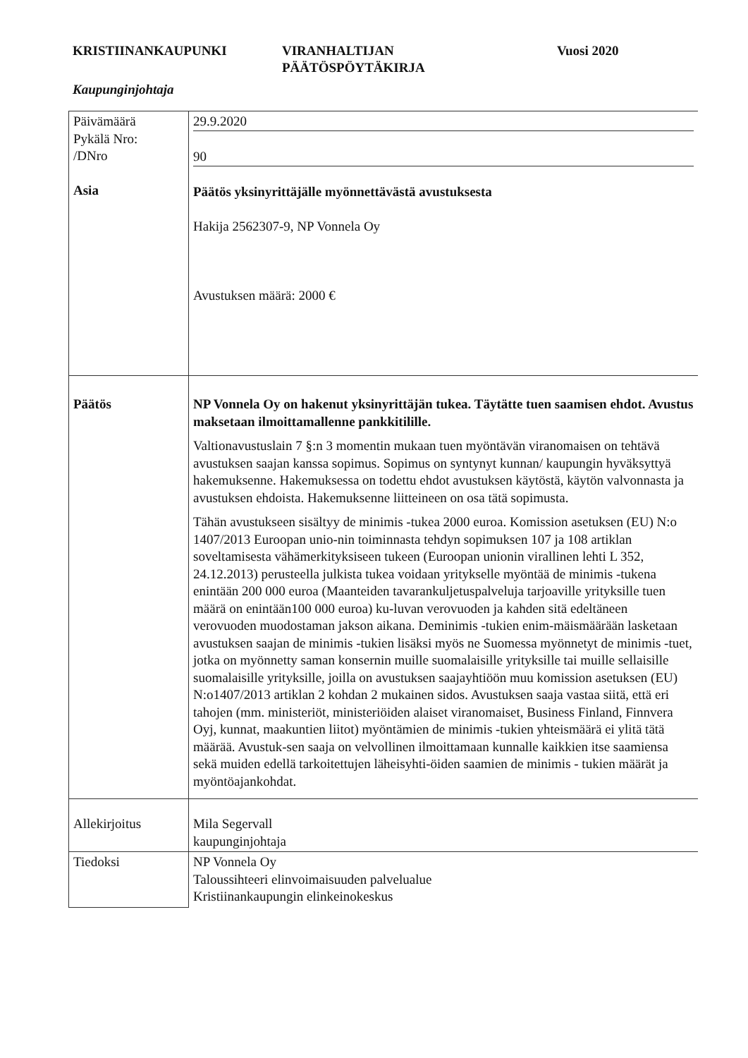KRISTIINANKAUPUNKI VIRANHALTIJAN
PÄÄTÖSPÖYTÄKIRJA
Vuosi 2020
Kaupunginjohtaja
| Päivämäärä Pykälä Nro: /DNro Asia | 29.9.2020 90 Päätös yksinyrittäjälle myönnettävästä avustuksesta Hakija 2562307-9, NP Vonnela Oy Avustuksen määrä: 2000 € |
| Päätös | NP Vonnela Oy on hakenut yksinyrittäjän tukea. Täytätte tuen saamisen ehdot. Avustus maksetaan ilmoittamallenne pankkitilille. Valtionavustuslain 7 §:n 3 momentin mukaan tuen myöntävän viranomaisen on tehtävä avustuksen saajan kanssa sopimus. Sopimus on syntynyt kunnan/ kaupungin hyväksyttyä hakemuksenne. Hakemuksessa on todettu ehdot avustuksen käytöstä, käytön valvonnasta ja avustuksen ehdoista. Hakemuksenne liitteineen on osa tätä sopimusta. Tähän avustukseen sisältyy de minimis -tukea 2000 euroa. Komission asetuksen (EU) N:o 1407/2013 Euroopan unio-nin toiminnasta tehdyn sopimuksen 107 ja 108 artiklan soveltamisesta vähämerkityksiseen tukeen (Euroopan unionin virallinen lehti L 352, 24.12.2013) perusteella julkista tukea voidaan yritykselle myöntää de minimis -tukena enintään 200 000 euroa (Maanteiden tavarankuljetuspalveluja tarjoaville yrityksille tuen määrä on enintään100 000 euroa) ku-luvan verovuoden ja kahden sitä edeltäneen verovuoden muodostaman jakson aikana. Deminimis -tukien enim-mäismäärään lasketaan avustuksen saajan de minimis -tukien lisäksi myös ne Suomessa myönnetyt de minimis -tuet, jotka on myönnetty saman konsernin muille suomalaisille yrityksille tai muille sellaisille suomalaisille yrityksille, joilla on avustuksen saajayhtiöön muu komission asetuksen (EU) N:o1407/2013 artiklan 2 kohdan 2 mukainen sidos. Avustuksen saaja vastaa siitä, että eri tahojen (mm. ministeriöt, ministeriöiden alaiset viranomaiset, Business Finland, Finnvera Oyj, kunnat, maakuntien liitot) myöntämien de minimis -tukien yhteismäärä ei ylitä tätä määrää. Avustuk-sen saaja on velvollinen ilmoittamaan kunnalle kaikkien itse saamiensa sekä muiden edellä tarkoitettujen läheisyhti-öiden saamien de minimis - tukien määrät ja myöntöajankohdat. |
| Allekirjoitus | Mila Segervall kaupunginjohtaja |
| Tiedoksi | NP Vonnela Oy Taloussihteeri elinvoimaisuuden palvelualue Kristiinankaupungin elinkeinokeskus |